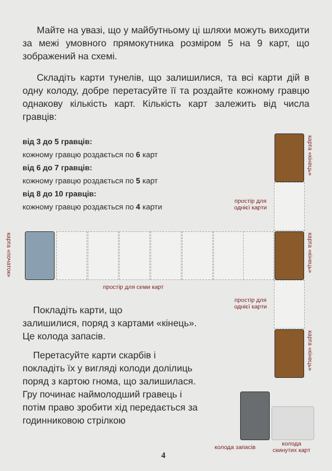Майте на увазі, що у майбутньому ці шляхи можуть виходити за межі умовного прямокутника розміром 5 на 9 карт, що зображений на схемі.
Складіть карти тунелів, що залишилися, та всі карти дій в одну колоду, добре перетасуйте її та роздайте кожному гравцю однакову кількість карт. Кількість карт залежить від числа гравців:
від 3 до 5 гравців:
кожному гравцю роздається по 6 карт
від 6 до 7 гравців:
кожному гравцю роздається по 5 карт
від 8 до 10 гравців:
кожному гравцю роздається по 4 карти
карта «кінець»
простір для однієї карти
карта «початок»
карта «кінець»
простір для семи карт
простір для однієї карти
карта «кінець»
Покладіть карти, що
залишилися, поряд з картами «кінець».
Це колода запасів.
Перетасуйте карти скарбів і покладіть їх у вигляді колоди долілиць поряд з картою гнома, що залишилася. Гру починає наймолодший гравець і потім право зробити хід передається за годинниковою стрілкою
колода запасів
колода
скинутих карт
4